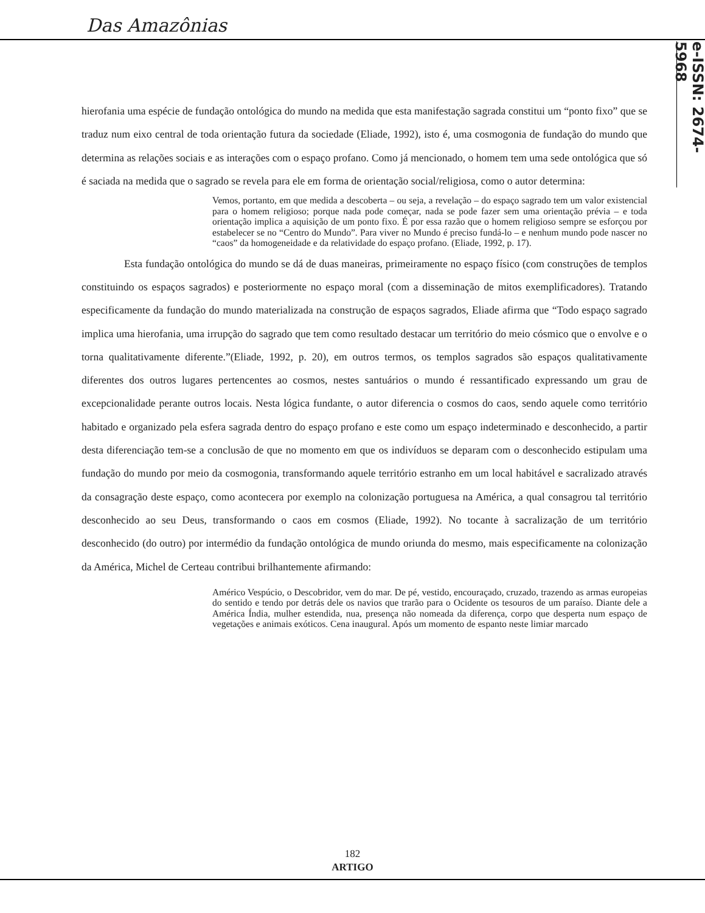Das Amazônias
e-ISSN: 2674-5968
hierofania uma espécie de fundação ontológica do mundo na medida que esta manifestação sagrada constitui um “ponto fixo” que se traduz num eixo central de toda orientação futura da sociedade (Eliade, 1992), isto é, uma cosmogonia de fundação do mundo que determina as relações sociais e as interações com o espaço profano. Como já mencionado, o homem tem uma sede ontológica que só é saciada na medida que o sagrado se revela para ele em forma de orientação social/religiosa, como o autor determina:
Vemos, portanto, em que medida a descoberta – ou seja, a revelação – do espaço sagrado tem um valor existencial para o homem religioso; porque nada pode começar, nada se pode fazer sem uma orientação prévia – e toda orientação implica a aquisição de um ponto fixo. É por essa razão que o homem religioso sempre se esforçou por estabelecer se no “Centro do Mundo”. Para viver no Mundo é preciso fundá-lo – e nenhum mundo pode nascer no “caos” da homogeneidade e da relatividade do espaço profano. (Eliade, 1992, p. 17).
Esta fundação ontológica do mundo se dá de duas maneiras, primeiramente no espaço físico (com construções de templos constituindo os espaços sagrados) e posteriormente no espaço moral (com a disseminação de mitos exemplificadores). Tratando especificamente da fundação do mundo materializada na construção de espaços sagrados, Eliade afirma que “Todo espaço sagrado implica uma hierofania, uma irrupção do sagrado que tem como resultado destacar um território do meio cósmico que o envolve e o torna qualitativamente diferente.”(Eliade, 1992, p. 20), em outros termos, os templos sagrados são espaços qualitativamente diferentes dos outros lugares pertencentes ao cosmos, nestes santuários o mundo é ressantificado expressando um grau de excepcionalidade perante outros locais. Nesta lógica fundante, o autor diferencia o cosmos do caos, sendo aquele como território habitado e organizado pela esfera sagrada dentro do espaço profano e este como um espaço indeterminado e desconhecido, a partir desta diferenciação tem-se a conclusão de que no momento em que os indivíduos se deparam com o desconhecido estipulam uma fundação do mundo por meio da cosmogonia, transformando aquele território estranho em um local habitável e sacralizado através da consagração deste espaço, como acontecera por exemplo na colonização portuguesa na América, a qual consagrou tal território desconhecido ao seu Deus, transformando o caos em cosmos (Eliade, 1992). No tocante à sacralização de um território desconhecido (do outro) por intermédio da fundação ontológica de mundo oriunda do mesmo, mais especificamente na colonização da América, Michel de Certeau contribui brilhantemente afirmando:
Américo Vespúcio, o Descobridor, vem do mar. De pé, vestido, encouraçado, cruzado, trazendo as armas europeias do sentido e tendo por detrás dele os navios que trarão para o Ocidente os tesouros de um paraíso. Diante dele a América Índia, mulher estendida, nua, presença não nomeada da diferença, corpo que desperta num espaço de vegetações e animais exóticos. Cena inaugural. Após um momento de espanto neste limiar marcado
182
ARTIGO